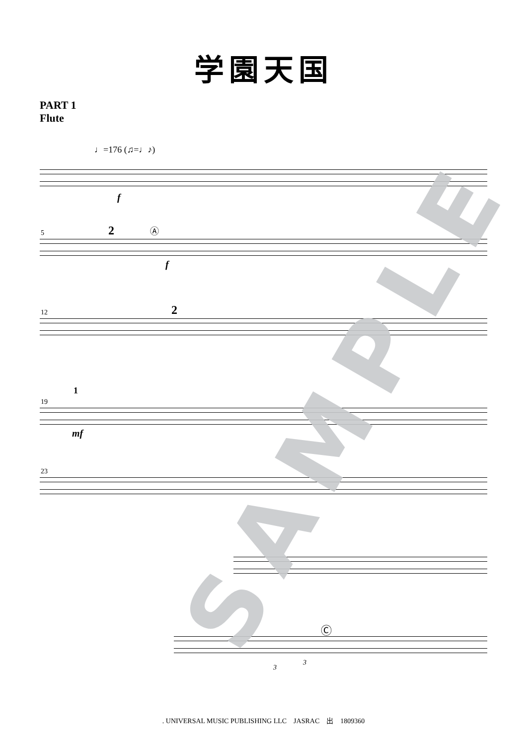学園天国
PART 1
Flute
♩=176 (♫=♩♪)
f
5 2 Ⓐ
f
12 2
19
1
mf
23
Ⓒ
3
3
SAMPLE
. UNIVERSAL MUSIC PUBLISHING LLC　JASRAC　出　1809360